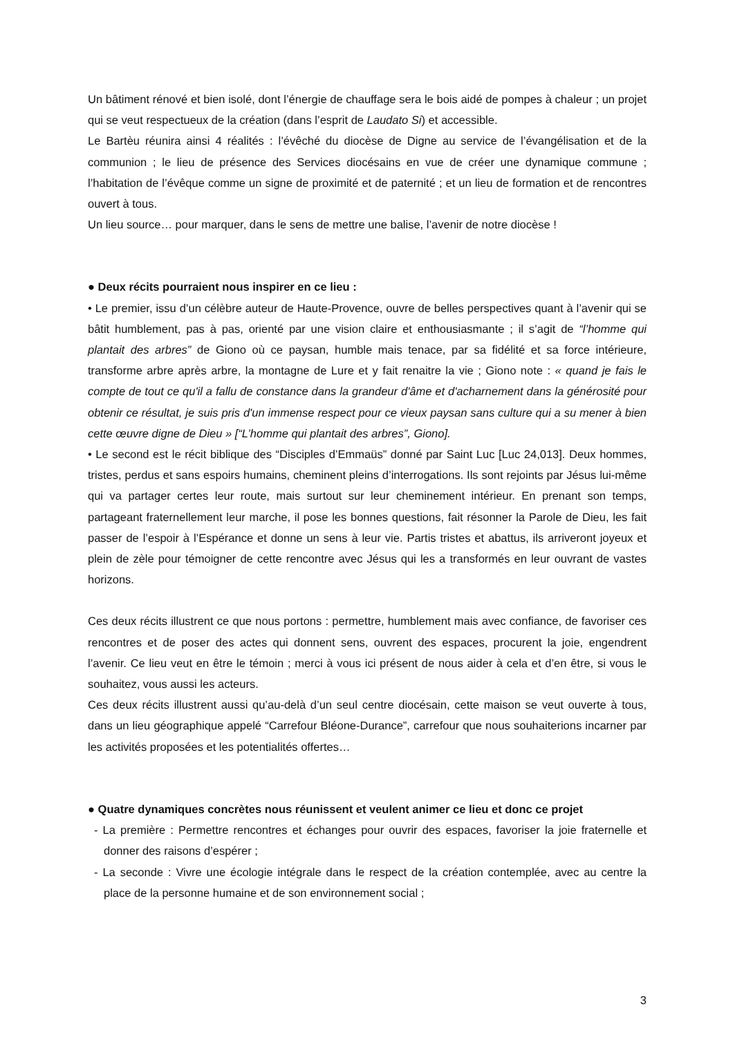Un bâtiment rénové et bien isolé, dont l’énergie de chauffage sera le bois aidé de pompes à chaleur ; un projet qui se veut respectueux de la création (dans l’esprit de Laudato Si) et accessible.
Le Bartèu réunira ainsi 4 réalités : l’évêché du diocèse de Digne au service de l’évangélisation et de la communion ; le lieu de présence des Services diocésains en vue de créer une dynamique commune ; l’habitation de l’évêque comme un signe de proximité et de paternité ; et un lieu de formation et de rencontres ouvert à tous.
Un lieu source… pour marquer, dans le sens de mettre une balise, l’avenir de notre diocèse !
● Deux récits pourraient nous inspirer en ce lieu :
• Le premier, issu d’un célèbre auteur de Haute-Provence, ouvre de belles perspectives quant à l’avenir qui se bâtit humblement, pas à pas, orienté par une vision claire et enthousiasmante ; il s’agit de “l’homme qui plantait des arbres” de Giono où ce paysan, humble mais tenace, par sa fidélité et sa force intérieure, transforme arbre après arbre, la montagne de Lure et y fait renaitre la vie ; Giono note : « quand je fais le compte de tout ce qu'il a fallu de constance dans la grandeur d'âme et d'acharnement dans la générosité pour obtenir ce résultat, je suis pris d'un immense respect pour ce vieux paysan sans culture qui a su mener à bien cette œuvre digne de Dieu » [“L’homme qui plantait des arbres”, Giono].
• Le second est le récit biblique des “Disciples d’Emmaüs” donné par Saint Luc [Luc 24,013]. Deux hommes, tristes, perdus et sans espoirs humains, cheminent pleins d’interrogations. Ils sont rejoints par Jésus lui-même qui va partager certes leur route, mais surtout sur leur cheminement intérieur. En prenant son temps, partageant fraternellement leur marche, il pose les bonnes questions, fait résonner la Parole de Dieu, les fait passer de l’espoir à l’Espérance et donne un sens à leur vie. Partis tristes et abattus, ils arriveront joyeux et plein de zèle pour témoigner de cette rencontre avec Jésus qui les a transformés en leur ouvrant de vastes horizons.
Ces deux récits illustrent ce que nous portons : permettre, humblement mais avec confiance, de favoriser ces rencontres et de poser des actes qui donnent sens, ouvrent des espaces, procurent la joie, engendrent l’avenir. Ce lieu veut en être le témoin ; merci à vous ici présent de nous aider à cela et d’en être, si vous le souhaitez, vous aussi les acteurs.
Ces deux récits illustrent aussi qu’au-delà d’un seul centre diocésain, cette maison se veut ouverte à tous, dans un lieu géographique appelé “Carrefour Bléone-Durance”, carrefour que nous souhaiterions incarner par les activités proposées et les potentialités offertes…
● Quatre dynamiques concrètes nous réunissent et veulent animer ce lieu et donc ce projet
- La première : Permettre rencontres et échanges pour ouvrir des espaces, favoriser la joie fraternelle et donner des raisons d’espérer ;
- La seconde : Vivre une écologie intégrale dans le respect de la création contemplée, avec au centre la place de la personne humaine et de son environnement social ;
3